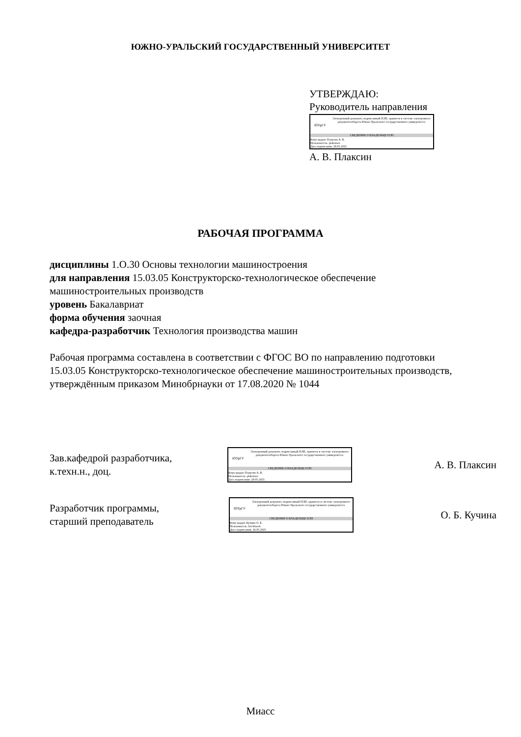ЮЖНО-УРАЛЬСКИЙ ГОСУДАРСТВЕННЫЙ УНИВЕРСИТЕТ
УТВЕРЖДАЮ:
Руководитель направления
ЮУрГУ
Электронный документ, подписанный ПЭП, хранится в системе электронного документооборота Южно-Уральского государственного университета
СВЕДЕНИЯ О ВЛАДЕЛЬЦЕ ПЭП
Кому выдан: Плаксин А. В.
Пользователь: plaksinav
Дата подписания: 28.05.2025
А. В. Плаксин
РАБОЧАЯ ПРОГРАММА
дисциплины 1.О.30 Основы технологии машиностроения
для направления 15.03.05 Конструкторско-технологическое обеспечение машиностроительных производств
уровень Бакалавриат
форма обучения заочная
кафедра-разработчик Технология производства машин
Рабочая программа составлена в соответствии с ФГОС ВО по направлению подготовки 15.03.05 Конструкторско-технологическое обеспечение машиностроительных производств, утверждённым приказом Минобрнауки от 17.08.2020 № 1044
Зав.кафедрой разработчика,
к.техн.н., доц.
ЮУрГУ
Электронный документ, подписанный ПЭП, хранится в системе электронного документооборота Южно-Уральского государственного университета
СВЕДЕНИЯ О ВЛАДЕЛЬЦЕ ПЭП
Кому выдан: Плаксин А. В.
Пользователь: plaksinav
Дата подписания: 28.05.2025
А. В. Плаксин
Разработчик программы,
старший преподаватель
ЮУрГУ
Электронный документ, подписанный ПЭП, хранится в системе электронного документооборота Южно-Уральского государственного университета
СВЕДЕНИЯ О ВЛАДЕЛЬЦЕ ПЭП
Кому выдан: Кучина О. Б.
Пользователь: kuchinaob
Дата подписания: 26.05.2025
О. Б. Кучина
Миасс